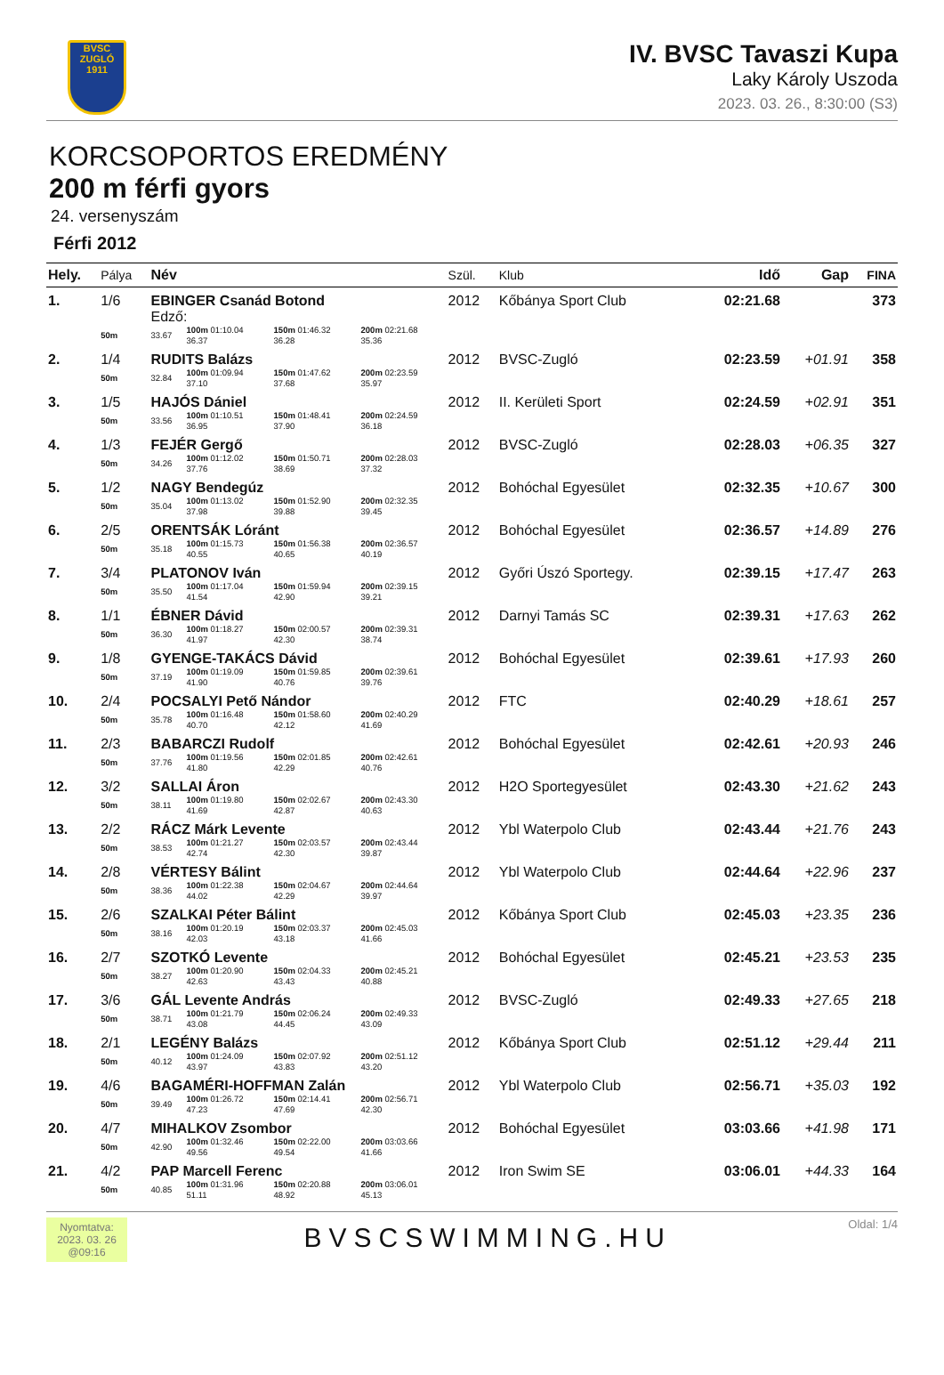BVSC
ZUGLÓ
1911
IV. BVSC Tavaszi Kupa
Laky Károly Uszoda
2023. 03. 26., 8:30:00 (S3)
KORCSOPORTOS EREDMÉNY
200 m férfi gyors
24. versenyszám
Férfi 2012
| Hely. | Pálya | Név | | | | | Szül. | Klub | Idő | Gap | FINA |
| --- | --- | --- | --- | --- | --- | --- | --- | --- | --- | --- | --- |
| 1. | 1/6 | EBINGER Csanád Botond | | | | | 2012 | Kőbánya Sport Club | 02:21.68 | | 373 |
| | | Edző: | | | | | | | | | |
| | 50m | 33.67 | 100m 01:10.04 36.37 | 150m 01:46.32 36.28 | 200m 02:21.68 35.36 | | | | | | |
| 2. | 1/4 | RUDITS Balázs | | | | | 2012 | BVSC-Zugló | 02:23.59 | +01.91 | 358 |
| | 50m | 32.84 | 100m 01:09.94 37.10 | 150m 01:47.62 37.68 | 200m 02:23.59 35.97 | | | | | | |
| 3. | 1/5 | HAJÓS Dániel | | | | | 2012 | II. Kerületi Sport | 02:24.59 | +02.91 | 351 |
| | 50m | 33.56 | 100m 01:10.51 36.95 | 150m 01:48.41 37.90 | 200m 02:24.59 36.18 | | | | | | |
| 4. | 1/3 | FEJÉR Gergő | | | | | 2012 | BVSC-Zugló | 02:28.03 | +06.35 | 327 |
| | 50m | 34.26 | 100m 01:12.02 37.76 | 150m 01:50.71 38.69 | 200m 02:28.03 37.32 | | | | | | |
| 5. | 1/2 | NAGY Bendegúz | | | | | 2012 | Bohóchal Egyesület | 02:32.35 | +10.67 | 300 |
| | 50m | 35.04 | 100m 01:13.02 37.98 | 150m 01:52.90 39.88 | 200m 02:32.35 39.45 | | | | | | |
| 6. | 2/5 | ORENTSÁK Lóránt | | | | | 2012 | Bohóchal Egyesület | 02:36.57 | +14.89 | 276 |
| | 50m | 35.18 | 100m 01:15.73 40.55 | 150m 01:56.38 40.65 | 200m 02:36.57 40.19 | | | | | | |
| 7. | 3/4 | PLATONOV Iván | | | | | 2012 | Győri Úszó Sportegy. | 02:39.15 | +17.47 | 263 |
| | 50m | 35.50 | 100m 01:17.04 41.54 | 150m 01:59.94 42.90 | 200m 02:39.15 39.21 | | | | | | |
| 8. | 1/1 | ÉBNER Dávid | | | | | 2012 | Darnyi Tamás SC | 02:39.31 | +17.63 | 262 |
| | 50m | 36.30 | 100m 01:18.27 41.97 | 150m 02:00.57 42.30 | 200m 02:39.31 38.74 | | | | | | |
| 9. | 1/8 | GYENGE-TAKÁCS Dávid | | | | | 2012 | Bohóchal Egyesület | 02:39.61 | +17.93 | 260 |
| | 50m | 37.19 | 100m 01:19.09 41.90 | 150m 01:59.85 40.76 | 200m 02:39.61 39.76 | | | | | | |
| 10. | 2/4 | POCSALYI Pető Nándor | | | | | 2012 | FTC | 02:40.29 | +18.61 | 257 |
| | 50m | 35.78 | 100m 01:16.48 40.70 | 150m 01:58.60 42.12 | 200m 02:40.29 41.69 | | | | | | |
| 11. | 2/3 | BABARCZI Rudolf | | | | | 2012 | Bohóchal Egyesület | 02:42.61 | +20.93 | 246 |
| | 50m | 37.76 | 100m 01:19.56 41.80 | 150m 02:01.85 42.29 | 200m 02:42.61 40.76 | | | | | | |
| 12. | 3/2 | SALLAI Áron | | | | | 2012 | H2O Sportegyesület | 02:43.30 | +21.62 | 243 |
| | 50m | 38.11 | 100m 01:19.80 41.69 | 150m 02:02.67 42.87 | 200m 02:43.30 40.63 | | | | | | |
| 13. | 2/2 | RÁCZ Márk Levente | | | | | 2012 | Ybl Waterpolo Club | 02:43.44 | +21.76 | 243 |
| | 50m | 38.53 | 100m 01:21.27 42.74 | 150m 02:03.57 42.30 | 200m 02:43.44 39.87 | | | | | | |
| 14. | 2/8 | VÉRTESY Bálint | | | | | 2012 | Ybl Waterpolo Club | 02:44.64 | +22.96 | 237 |
| | 50m | 38.36 | 100m 01:22.38 44.02 | 150m 02:04.67 42.29 | 200m 02:44.64 39.97 | | | | | | |
| 15. | 2/6 | SZALKAI Péter Bálint | | | | | 2012 | Kőbánya Sport Club | 02:45.03 | +23.35 | 236 |
| | 50m | 38.16 | 100m 01:20.19 42.03 | 150m 02:03.37 43.18 | 200m 02:45.03 41.66 | | | | | | |
| 16. | 2/7 | SZOTKÓ Levente | | | | | 2012 | Bohóchal Egyesület | 02:45.21 | +23.53 | 235 |
| | 50m | 38.27 | 100m 01:20.90 42.63 | 150m 02:04.33 43.43 | 200m 02:45.21 40.88 | | | | | | |
| 17. | 3/6 | GÁL Levente András | | | | | 2012 | BVSC-Zugló | 02:49.33 | +27.65 | 218 |
| | 50m | 38.71 | 100m 01:21.79 43.08 | 150m 02:06.24 44.45 | 200m 02:49.33 43.09 | | | | | | |
| 18. | 2/1 | LEGÉNY Balázs | | | | | 2012 | Kőbánya Sport Club | 02:51.12 | +29.44 | 211 |
| | 50m | 40.12 | 100m 01:24.09 43.97 | 150m 02:07.92 43.83 | 200m 02:51.12 43.20 | | | | | | |
| 19. | 4/6 | BAGAMÉRI-HOFFMAN Zalán | | | | | 2012 | Ybl Waterpolo Club | 02:56.71 | +35.03 | 192 |
| | 50m | 39.49 | 100m 01:26.72 47.23 | 150m 02:14.41 47.69 | 200m 02:56.71 42.30 | | | | | | |
| 20. | 4/7 | MIHALKOV Zsombor | | | | | 2012 | Bohóchal Egyesület | 03:03.66 | +41.98 | 171 |
| | 50m | 42.90 | 100m 01:32.46 49.56 | 150m 02:22.00 49.54 | 200m 03:03.66 41.66 | | | | | | |
| 21. | 4/2 | PAP Marcell Ferenc | | | | | 2012 | Iron Swim SE | 03:06.01 | +44.33 | 164 |
| | 50m | 40.85 | 100m 01:31.96 51.11 | 150m 02:20.88 48.92 | 200m 03:06.01 45.13 | | | | | | |
Nyomtatva:
2023. 03. 26
@09:16
BVSCSWIMMING.HU
Oldal: 1/4